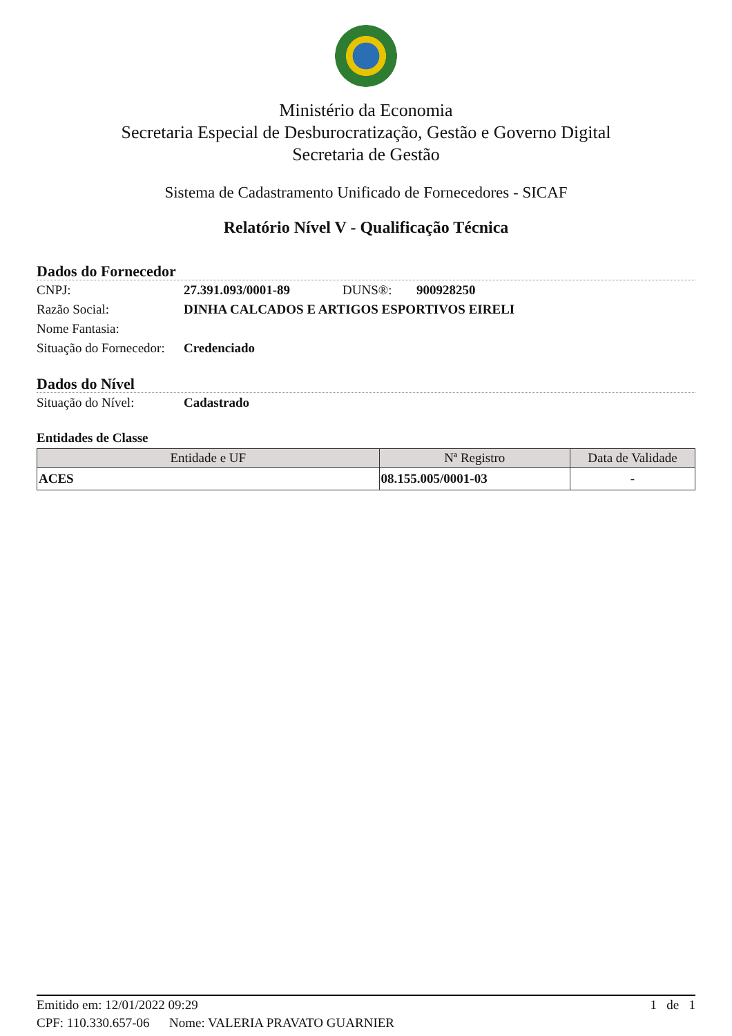Ministério da Economia
Secretaria Especial de Desburocratização, Gestão e Governo Digital
Secretaria de Gestão
Sistema de Cadastramento Unificado de Fornecedores - SICAF
Relatório Nível V - Qualificação Técnica
Dados do Fornecedor
CNPJ: 27.391.093/0001-89 DUNS®: 900928250
Razão Social: DINHA CALCADOS E ARTIGOS ESPORTIVOS EIRELI
Nome Fantasia:
Situação do Fornecedor: Credenciado
Dados do Nível
Situação do Nível: Cadastrado
Entidades de Classe
| Entidade e UF | Nª Registro | Data de Validade |
| --- | --- | --- |
| ACES | 08.155.005/0001-03 | - |
Emitido em: 12/01/2022 09:29 1 de 1
CPF: 110.330.657-06 Nome: VALERIA PRAVATO GUARNIER